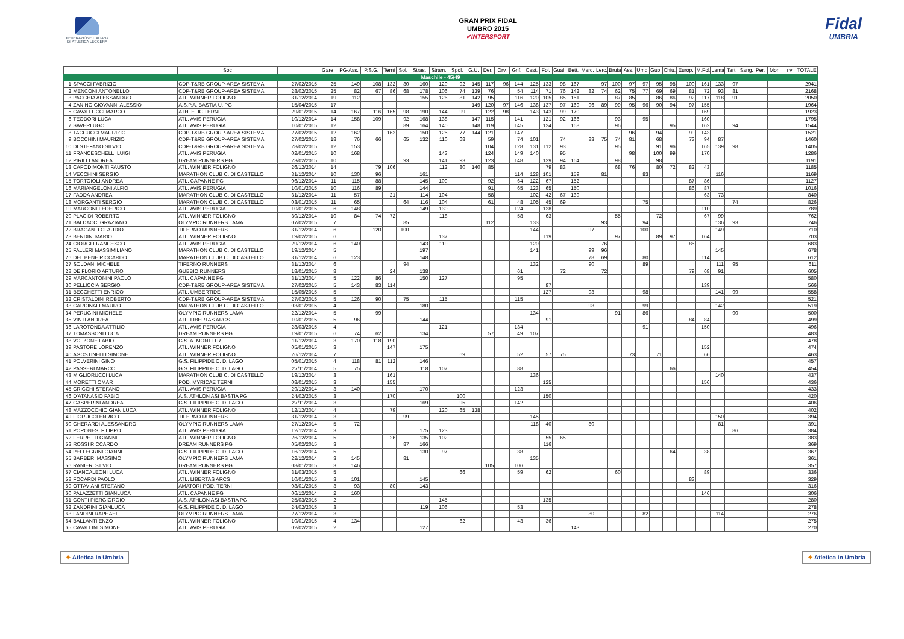FEDERAZIONE ITALIANA
DI ATLETICA LEGGERA
GRAN PRIX FIDAL
UMBRO 2015
✔INTERSPORT
Fidal
UMBRIA
| | | Soc | | Gare | PG-Ass. | P.S.G. | Terni | Sol. | Stras. | Stram. | Spol. | G.U. | Der. | Orv. | Grif. | Cast. | Fol. | Gual. | Bett. | Marc. | Lerc. | Brufa | Ass. | Umb. | Gub. | Chiu. | Europ. | M.Fol. | Lama | Tart. | Sang. | Per. | Mor. | Inv | TOTALE |
| --- | --- | --- | --- | --- | --- | --- | --- | --- | --- | --- | --- | --- | --- | --- | --- | --- | --- | --- | --- | --- | --- | --- | --- | --- | --- | --- | --- | --- | --- | --- | --- | --- | --- | --- | --- |
| Maschile - 45/49 | | | | | | | | | | | | | | | | | | | | | | | | | | | | | | | | | | | |
| 1 | SPACCI FABRIZIO | CDP-T&RB GROUP-AREA SISTEMA | 27/02/2015 | 25 | 149 | 108 | 132 | 80 | 160 | 120 | 92 | 145 | 117 | 96 | 144 | 125 | 133 | 98 | 167 | | 97 | 100 | 97 | 97 | 95 | 98 | 100 | 161 | 133 | 97 | | | | | 2941 |
| 2 | MENCONI ANTONELLO | CDP-T&RB GROUP-AREA SISTEMA | 28/02/2015 | 25 | 82 | 67 | 86 | 68 | 178 | 106 | 74 | 139 | 76 | | 54 | 114 | 71 | 76 | 142 | 82 | 74 | 62 | 75 | 77 | 69 | 69 | 81 | 72 | 93 | 81 | | | | | 2168 |
| 3 | PACCHIA ALESSANDRO | ATL. WINNER FOLIGNO | 31/12/2014 | 19 | 112 | | | | 155 | 126 | 81 | 142 | 95 | | 116 | 120 | 105 | 85 | 151 | | | 87 | 85 | | 86 | 86 | 92 | 117 | 118 | 91 | | | | | 2050 |
| 4 | ZANINO GIOVANNI ALESSIO | A.S.P.A. BASTIA U. PG | 15/04/2015 | 17 | | | | | | | | 149 | 120 | 97 | 146 | 138 | 137 | 97 | 169 | 96 | 89 | 99 | 95 | 96 | 90 | 94 | 97 | 155 | | | | | | | 1964 |
| 5 | CAVALLUCCI MARCO | ATHLETIC TERNI | 29/01/2015 | 14 | 167 | 116 | 165 | 98 | 190 | 144 | 99 | | 122 | 98 | | 143 | 143 | 99 | 170 | | | | | | | | | 169 | | | | | | | 1923 |
| 6 | TEODORI LUCA | ATL. AVIS PERUGIA | 10/12/2014 | 14 | 158 | 109 | | 92 | 168 | 138 | | 147 | 115 | | 141 | | 121 | 92 | 166 | | | 93 | | 95 | | | | 160 | | | | | | | 1795 |
| 7 | SAVERI UGO | ATL. AVIS PERUGIA | 10/01/2015 | 12 | | | | 89 | 164 | 140 | | 148 | 119 | | 145 | | 124 | | 168 | | | 96 | | | | 95 | | 162 | | 94 | | | | | 1544 |
| 8 | TACCUCCI MAURIZIO | CDP-T&RB GROUP-AREA SISTEMA | 27/02/2015 | 12 | 162 | | 163 | | 150 | 125 | 77 | 144 | 121 | | 147 | | | | | | | | 96 | | 94 | | 99 | 143 | | | | | | | 1521 |
| 9 | BOCCHINI MAURIZIO | CDP-T&RB GROUP-AREA SISTEMA | 27/02/2015 | 18 | 76 | 66 | | 65 | 132 | 110 | 68 | | 59 | | 74 | 101 | | 74 | | 83 | 75 | 74 | 81 | | 68 | | 73 | 94 | 87 | | | | | | 1460 |
| 10 | DI STEFANO SILVIO | CDP-T&RB GROUP-AREA SISTEMA | 28/02/2015 | 12 | 153 | | | | | | | | 104 | | 128 | 131 | 112 | 93 | | | | 95 | | | 91 | 96 | | 165 | 139 | 98 | | | | | 1405 |
| 11 | FRANCESCHELLI LUIGI | ATL. AVIS PERUGIA | 02/01/2015 | 10 | 168 | | | | | 143 | | | 124 | | 149 | 140 | | 95 | | | | | 98 | | 100 | 99 | | 170 | | | | | | | 1286 |
| 12 | PIRILLI ANDREA | DREAM RUNNERS PG | 23/02/2015 | 10 | | | | 93 | | 141 | 93 | | 123 | | 148 | | 139 | 94 | 164 | | | 98 | | | 98 | | | | | | | | | | 1191 |
| 13 | CAPODIMONTI FAUSTO | ATL. WINNER FOLIGNO | 26/12/2014 | 14 | | 79 | 106 | | | 112 | 80 | 140 | 85 | | | | 79 | 83 | | | | 68 | 76 | | 80 | 72 | 82 | 43 | | | | | | | 1185 |
| 14 | VECCHINI SERGIO | MARATHON CLUB C. DI CASTELLO | 31/12/2014 | 10 | 130 | 96 | | | 161 | | | | | | 114 | 128 | 101 | | 159 | | 81 | | | 83 | | | | | 116 | | | | | | 1169 |
| 15 | TORTOIOLI ANDREA | ATL. CAPANNE PG | 06/12/2014 | 11 | 115 | 88 | | | 145 | 109 | | | 92 | | 64 | 122 | 67 | | 152 | | | | | | | | 87 | 86 | | | | | | | 1127 |
| 16 | MARIANGELONI ALFIO | ATL. AVIS PERUGIA | 10/01/2015 | 10 | 116 | 89 | | | 144 | | | | 91 | | 65 | 123 | 65 | | 150 | | | | | | | | 86 | 87 | | | | | | | 1016 |
| 17 | FADDA ANDREA | MARATHON CLUB C. DI CASTELLO | 31/12/2014 | 11 | 57 | | 21 | | 114 | 104 | | | 58 | | | 102 | 42 | 67 | 139 | | | | | | | | | 63 | 73 | | | | | | 840 |
| 18 | MORGANTI SERGIO | MARATHON CLUB C. DI CASTELLO | 03/01/2015 | 11 | 65 | | | 64 | 116 | 104 | | | 61 | | 48 | 105 | 45 | 69 | | | | | | 75 | | | | | | 74 | | | | | 826 |
| 19 | MARCONI FEDERICO | ATL. AVIS PERUGIA | 10/01/2015 | 6 | 148 | | | | 149 | 130 | | | | | 124 | | 128 | | | | | | | | | | | 110 | | | | | | | 789 |
| 20 | PLACIDI ROBERTO | ATL. WINNER FOLIGNO | 30/12/2014 | 10 | 84 | 74 | 72 | | | 118 | | | | | 58 | | 63 | | | | | 55 | | | 72 | | | 67 | 99 | | | | | | 762 |
| 21 | BALDACCI GRAZIANO | OLYMPIC RUNNERS LAMA | 07/02/2015 | 7 | | | | 85 | | | | | 112 | | | 133 | | | | | 93 | | | 94 | | | | | 136 | 93 | | | | | 746 |
| 22 | BRAGANTI CLAUDIO | TIFERNO RUNNERS | 31/12/2014 | 6 | | 120 | | 100 | | | | | | | | 144 | | | | 97 | | | | 100 | | | | | 149 | | | | | | 710 |
| 23 | BENDINI MARIO | ATL. WINNER FOLIGNO | 19/02/2015 | 6 | | | | | | 137 | | | | | | | 119 | | | | | 97 | | | 89 | 97 | | 164 | | | | | | | 703 |
| 24 | GIORGI FRANCESCO | ATL. AVIS PERUGIA | 29/12/2014 | 6 | 140 | | | | 143 | 119 | | | | | | 120 | | | | | 76 | | | | | | 85 | | | | | | | | 683 |
| 25 | FALLERI MASSIMILIANO | MARATHON CLUB C. DI CASTELLO | 19/12/2014 | 5 | | | | | 197 | | | | | | | 141 | | | | 99 | 96 | | | | | | | | 145 | | | | | | 678 |
| 26 | DEL BENE RICCARDO | MARATHON CLUB C. DI CASTELLO | 31/12/2014 | 6 | 123 | | | | 148 | | | | | | | | | | | 78 | 69 | | | 80 | | | | 114 | | | | | | | 612 |
| 27 | SOLDANI MICHELE | TIFERNO RUNNERS | 31/12/2014 | 6 | | | | 94 | | | | | | | | 132 | | | | 90 | | | | 89 | | | | | 111 | 95 | | | | | 611 |
| 28 | DE FLORIO ARTURO | GUBBIO RUNNERS | 18/01/2015 | 8 | | | 24 | | 138 | | | | | | 61 | | | 72 | | | 72 | | | | | | 79 | 68 | 91 | | | | | | 605 |
| 29 | MARCANTONINI PAOLO | ATL. CAPANNE PG | 31/12/2014 | 5 | 122 | 86 | | | 150 | 127 | | | | | 95 | | | | | | | | | | | | | | | | | | | | 580 |
| 30 | PELLICCIA SERGIO | CDP-T&RB GROUP-AREA SISTEMA | 27/02/2015 | 5 | 143 | 83 | 114 | | | | | | | | | | 87 | | | | | | | | | | | 139 | | | | | | | 566 |
| 31 | BECCHETTI ENRICO | ATL. UMBERTIDE | 15/05/2015 | 5 | | | | | | | | | | | | | 127 | | | 93 | | | | 98 | | | | | 141 | 99 | | | | | 558 |
| 32 | CRISTALDINI ROBERTO | CDP-T&RB GROUP-AREA SISTEMA | 27/02/2015 | 5 | 126 | 90 | | 75 | | 115 | | | | | 115 | | | | | | | | | | | | | | | | | | | | 521 |
| 33 | CARDINALI MAURO | MARATHON CLUB C. DI CASTELLO | 03/01/2015 | 4 | | | | | 180 | | | | | | | | | | | 98 | | | | 99 | | | | | 142 | | | | | | 519 |
| 34 | PERUGINI MICHELE | OLYMPIC RUNNERS LAMA | 22/12/2014 | 5 | | 99 | | | | | | | | | | 134 | | | | | | 91 | | 86 | | | | | | 90 | | | | | 500 |
| 35 | VINTI ANDREA | ATL. LIBERTAS ARCS | 10/01/2015 | 5 | 96 | | | | 144 | | | | | | | | 91 | | | | | | | | | | 84 | 84 | | | | | | | 499 |
| 36 | LAROTONDA ATTILIO | ATL. AVIS PERUGIA | 28/03/2015 | 4 | | | | | | 121 | | | | | 134 | | | | | | | | | 91 | | | | 150 | | | | | | | 496 |
| 37 | TOMASSONI LUCA | DREAM RUNNERS PG | 19/01/2015 | 6 | 74 | 62 | | | 134 | | | | 57 | | 49 | 107 | | | | | | | | | | | | | | | | | | | 483 |
| 38 | VOLZONE FABIO | G.S. A. MONTI TR | 11/12/2014 | 3 | 170 | 118 | 190 | | | | | | | | | | | | | | | | | | | | | | | | | | | | 478 |
| 39 | PASTORE LORENZO | ATL. WINNER FOLIGNO | 05/01/2015 | 3 | | | 147 | | 175 | | | | | | | | | | | | | | | | | | | 152 | | | | | | | 474 |
| 40 | AGOSTINELLI SIMONE | ATL. WINNER FOLIGNO | 26/12/2014 | 7 | | | | | | | 69 | | | | 52 | | 57 | 75 | | | | | 73 | | 71 | | | 66 | | | | | | | 463 |
| 41 | POLVERINI GINO | G.S. FILIPPIDE C. D. LAGO | 05/01/2015 | 4 | 118 | 81 | 112 | | 146 | | | | | | | | | | | | | | | | | | | | | | | | | | 457 |
| 42 | PASSERI MARCO | G.S. FILIPPIDE C. D. LAGO | 27/11/2014 | 5 | 75 | | | | 118 | 107 | | | | | 88 | | | | | | | | | | | 66 | | | | | | | | | 454 |
| 43 | MIGLIORUCCI LUCA | MARATHON CLUB C. DI CASTELLO | 19/12/2014 | 3 | | | 161 | | | | | | | | | 136 | | | | | | | | | | | | | 140 | | | | | | 437 |
| 44 | MORETTI OMAR | POD. MYRICAE TERNI | 08/01/2015 | 3 | | | 155 | | | | | | | | | | 125 | | | | | | | | | | | 156 | | | | | | | 436 |
| 45 | CRICCHI STEFANO | ATL. AVIS PERUGIA | 29/12/2014 | 3 | 140 | | | | 170 | | | | | | 123 | | | | | | | | | | | | | | | | | | | | 433 |
| 46 | D'ATANASIO FABIO | A.S. ATHLON ASI BASTIA PG | 24/02/2015 | 3 | | | 170 | | | | 100 | | | | | | 150 | | | | | | | | | | | | | | | | | | 420 |
| 47 | GASPERINI ANDREA | G.S. FILIPPIDE C. D. LAGO | 27/11/2014 | 3 | | | | | 169 | | 95 | | | | 142 | | | | | | | | | | | | | | | | | | | | 406 |
| 48 | MAZZOCCHIO GIAN LUCA | ATL. WINNER FOLIGNO | 12/12/2014 | 4 | | | 79 | | | 120 | 65 | 138 | | | | | | | | | | | | | | | | | | | | | | | 402 |
| 49 | FIORUCCI ENRICO | TIFERNO RUNNERS | 31/12/2014 | 3 | | | | 99 | | | | | | | | 145 | | | | | | | | | | | | | 150 | | | | | | 394 |
| 50 | GHERARDI ALESSANDRO | OLYMPIC RUNNERS LAMA | 27/12/2014 | 5 | 72 | | | | | | | | | | | 118 | 40 | | | 80 | | | | | | | | | 81 | | | | | | 391 |
| 51 | POPONESI FILIPPO | ATL. AVIS PERUGIA | 12/12/2014 | 3 | | | | | 175 | 123 | | | | | | | | | | | | | | | | | | | | 86 | | | | | 384 |
| 52 | FERRETTI GIANNI | ATL. WINNER FOLIGNO | 26/12/2014 | 5 | | | 26 | | 135 | 102 | | | | | | | 55 | 65 | | | | | | | | | | | | | | | | | 383 |
| 53 | ROSSI RICCARDO | DREAM RUNNERS PG | 05/02/2015 | 3 | | | | 87 | 166 | | | | | | | | 116 | | | | | | | | | | | | | | | | | | 369 |
| 54 | PELLEGRINI GIANNI | G.S. FILIPPIDE C. D. LAGO | 16/12/2014 | 5 | | | | | 130 | 97 | | | | | 38 | | | | | | | | | | | 64 | | 38 | | | | | | | 367 |
| 55 | BARBERI MASSIMO | OLYMPIC RUNNERS LAMA | 22/12/2014 | 3 | 145 | | | 81 | | | | | | | | 135 | | | | | | | | | | | | | | | | | | | 361 |
| 56 | RANIERI SILVIO | DREAM RUNNERS PG | 08/01/2015 | 3 | 146 | | | | | | | | 105 | | 106 | | | | | | | | | | | | | | | | | | | | 357 |
| 57 | CIANCALEONI LUCA | ATL. WINNER FOLIGNO | 31/03/2015 | 5 | | | | | | | 66 | | | | 59 | | 62 | | | | | 60 | | | | | | 89 | | | | | | | 336 |
| 58 | FOCARDI PAOLO | ATL. LIBERTAS ARCS | 10/01/2015 | 3 | 101 | | | | 145 | | | | | | | | | | | | | | | | | | 83 | | | | | | | | 329 |
| 59 | OTTAVIANI STEFANO | AMATORI POD. TERNI | 08/01/2015 | 3 | 93 | | 80 | | 143 | | | | | | | | | | | | | | | | | | | | | | | | | | 316 |
| 60 | PALAZZETTI GIANLUCA | ATL. CAPANNE PG | 06/12/2014 | 2 | 160 | | | | | | | | | | | | | | | | | | | | | | | 146 | | | | | | | 306 |
| 61 | CONTI PIERGIORGIO | A.S. ATHLON ASI BASTIA PG | 25/03/2015 | 2 | | | | | | 145 | | | | | | | 135 | | | | | | | | | | | | | | | | | | 280 |
| 62 | ZANDRINI GIANLUCA | G.S. FILIPPIDE C. D. LAGO | 24/02/2015 | 3 | | | | | 119 | 106 | | | | | 53 | | | | | | | | | | | | | | | | | | | | 278 |
| 63 | LANDINI RAPHAEL | OLYMPIC RUNNERS LAMA | 27/12/2014 | 3 | | | | | | | | | | | | | | | | 80 | | | | 82 | | | | | 114 | | | | | | 276 |
| 64 | BALLANTI ENZO | ATL. WINNER FOLIGNO | 10/01/2015 | 4 | 134 | | | | | | 62 | | | | 43 | | 36 | | | | | | | | | | | | | | | | | | 275 |
| 65 | CAVALLINI SIMONE | ATL. AVIS PERUGIA | 02/02/2015 | 2 | | | | | 127 | | | | | | | | | | 143 | | | | | | | | | | | | | | | | 270 |
✦ Atletica in Umbria ✦ Atletica in Umbria